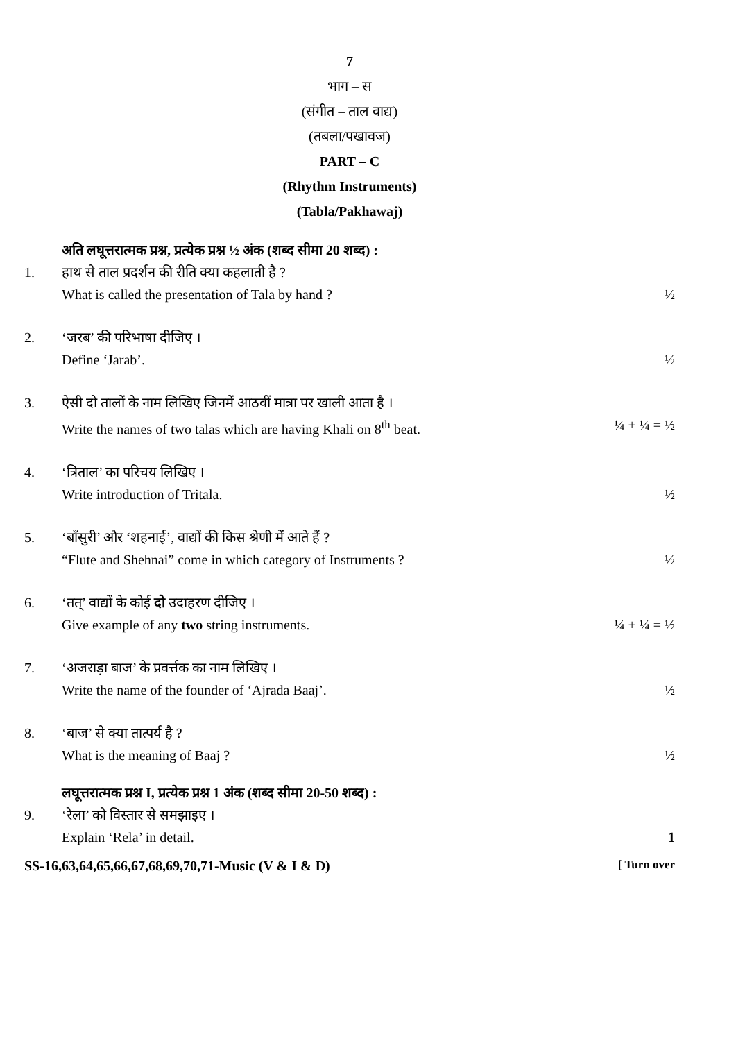7
भाग – स
(संगीत – ताल वाद्य)
(तबला/पखावज)
PART – C
(Rhythm Instruments)
(Tabla/Pakhawaj)
अति लघूत्तरात्मक प्रश्न, प्रत्येक प्रश्न ½ अंक (शब्द सीमा 20 शब्द) :
1. हाथ से ताल प्रदर्शन की रीति क्या कहलाती है ?
What is called the presentation of Tala by hand ? ½
2. ‘जरब’ की परिभाषा दीजिए ।
Define ‘Jarab’. ½
3. ऐसी दो तालों के नाम लिखिए जिनमें आठवीं मात्रा पर खाली आता है ।
Write the names of two talas which are having Khali on 8<sup>th</sup> beat. ¼ + ¼ = ½
4. ‘त्रिताल’ का परिचय लिखिए ।
Write introduction of Tritala. ½
5. ‘बाँसुरी’ और ‘शहनाई’, वाद्यों की किस श्रेणी में आते हैं ?
“Flute and Shehnai” come in which category of Instruments ? ½
6. ‘तत्’ वाद्यों के कोई दो उदाहरण दीजिए ।
Give example of any two string instruments. ¼ + ¼ = ½
7. ‘अजराड़ा बाज’ के प्रवर्त्तक का नाम लिखिए ।
Write the name of the founder of ‘Ajrada Baaj’. ½
8. ‘बाज’ से क्या तात्पर्य है ?
What is the meaning of Baaj ? ½
लघूत्तरात्मक प्रश्न I, प्रत्येक प्रश्न 1 अंक (शब्द सीमा 20-50 शब्द) :
9. ‘रेला’ को विस्तार से समझाइए ।
Explain ‘Rela’ in detail. 1
SS-16,63,64,65,66,67,68,69,70,71-Music (V & I & D) [ Turn over